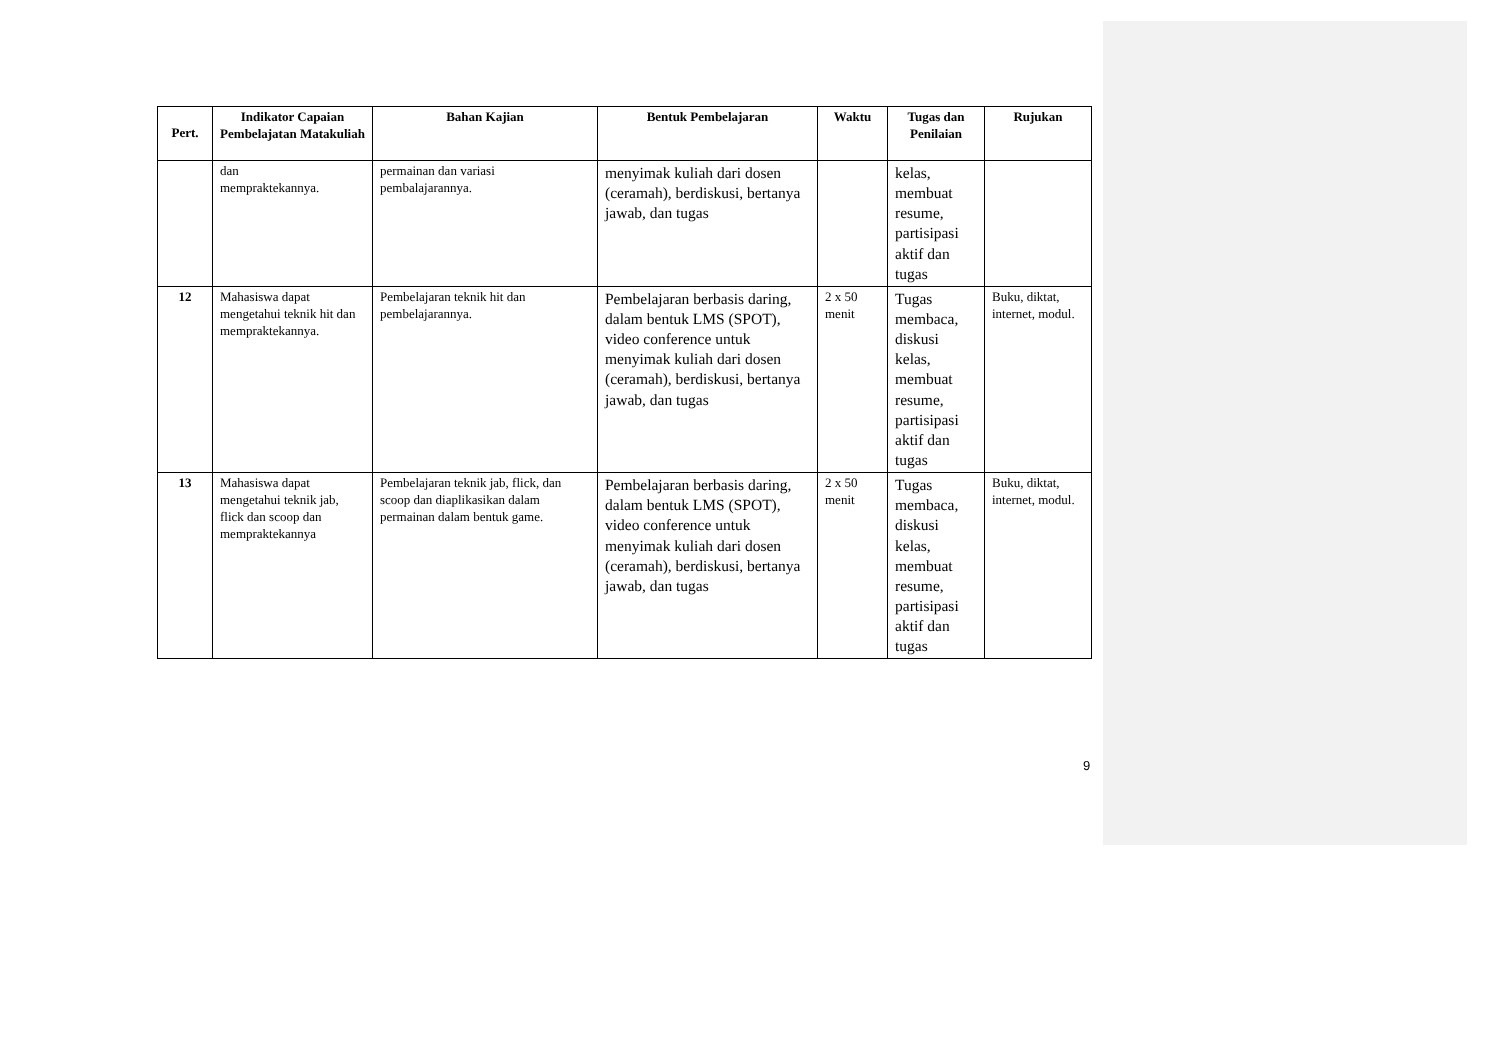| Pert. | Indikator Capaian Pembelajatan Matakuliah | Bahan Kajian | Bentuk Pembelajaran | Waktu | Tugas dan Penilaian | Rujukan |
| --- | --- | --- | --- | --- | --- | --- |
| | dan mempraktekannya. | permainan dan variasi pembalajarannya. | menyimak kuliah dari dosen (ceramah), berdiskusi, bertanya jawab, dan tugas | | kelas, membuat resume, partisipasi aktif dan tugas | |
| 12 | Mahasiswa dapat mengetahui teknik hit dan mempraktekannya. | Pembelajaran teknik hit dan pembelajarannya. | Pembelajaran berbasis daring, dalam bentuk LMS (SPOT), video conference untuk menyimak kuliah dari dosen (ceramah), berdiskusi, bertanya jawab, dan tugas | 2 x 50 menit | Tugas membaca, diskusi kelas, membuat resume, partisipasi aktif dan tugas | Buku, diktat, internet, modul. |
| 13 | Mahasiswa dapat mengetahui teknik jab, flick dan scoop dan mempraktekannya | Pembelajaran teknik jab, flick, dan scoop dan diaplikasikan dalam permainan dalam bentuk game. | Pembelajaran berbasis daring, dalam bentuk LMS (SPOT), video conference untuk menyimak kuliah dari dosen (ceramah), berdiskusi, bertanya jawab, dan tugas | 2 x 50 menit | Tugas membaca, diskusi kelas, membuat resume, partisipasi aktif dan tugas | Buku, diktat, internet, modul. |
9